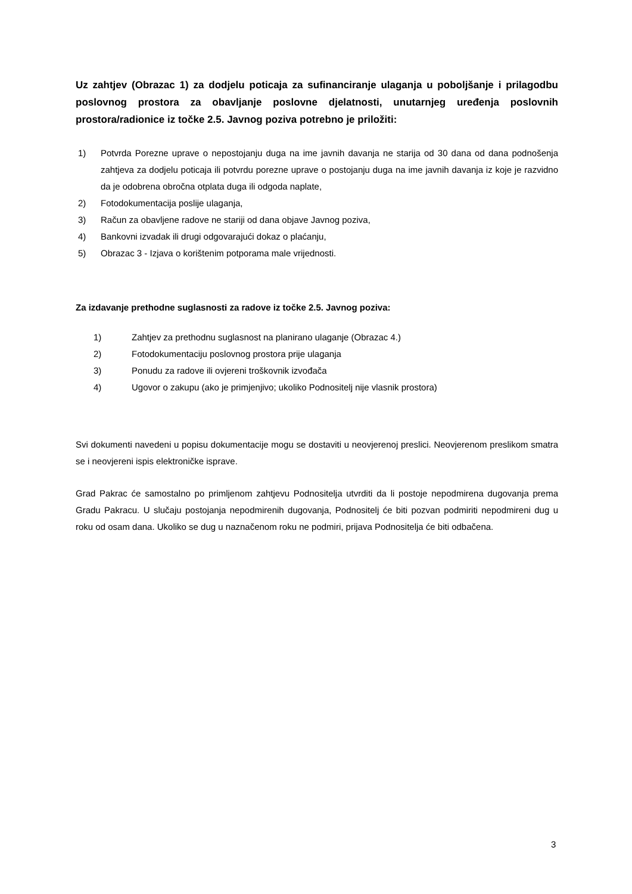Uz zahtjev (Obrazac 1) za dodjelu poticaja za sufinanciranje ulaganja u poboljšanje i prilagodbu poslovnog prostora za obavljanje poslovne djelatnosti, unutarnjeg uređenja poslovnih prostora/radionice iz točke 2.5. Javnog poziva potrebno je priložiti:
1) Potvrda Porezne uprave o nepostojanju duga na ime javnih davanja ne starija od 30 dana od dana podnošenja zahtjeva za dodjelu poticaja ili potvrdu porezne uprave o postojanju duga na ime javnih davanja iz koje je razvidno da je odobrena obročna otplata duga ili odgoda naplate,
2) Fotodokumentacija poslije ulaganja,
3) Račun za obavljene radove ne stariji od dana objave Javnog poziva,
4) Bankovni izvadak ili drugi odgovarajući dokaz o plaćanju,
5) Obrazac 3 - Izjava o korištenim potporama male vrijednosti.
Za izdavanje prethodne suglasnosti za radove iz točke 2.5. Javnog poziva:
1) Zahtjev za prethodnu suglasnost na planirano ulaganje (Obrazac 4.)
2) Fotodokumentaciju poslovnog prostora prije ulaganja
3) Ponudu za radove ili ovjereni troškovnik izvođača
4) Ugovor o zakupu (ako je primjenjivo; ukoliko Podnositelj nije vlasnik prostora)
Svi dokumenti navedeni u popisu dokumentacije mogu se dostaviti u neovjerenoj preslici. Neovjerenom preslikom smatra se i neovjereni ispis elektroničke isprave.
Grad Pakrac će samostalno po primljenom zahtjevu Podnositelja utvrditi da li postoje nepodmirena dugovanja prema Gradu Pakracu. U slučaju postojanja nepodmirenih dugovanja, Podnositelj će biti pozvan podmiriti nepodmireni dug u roku od osam dana. Ukoliko se dug u naznačenom roku ne podmiri, prijava Podnositelja će biti odbačena.
3